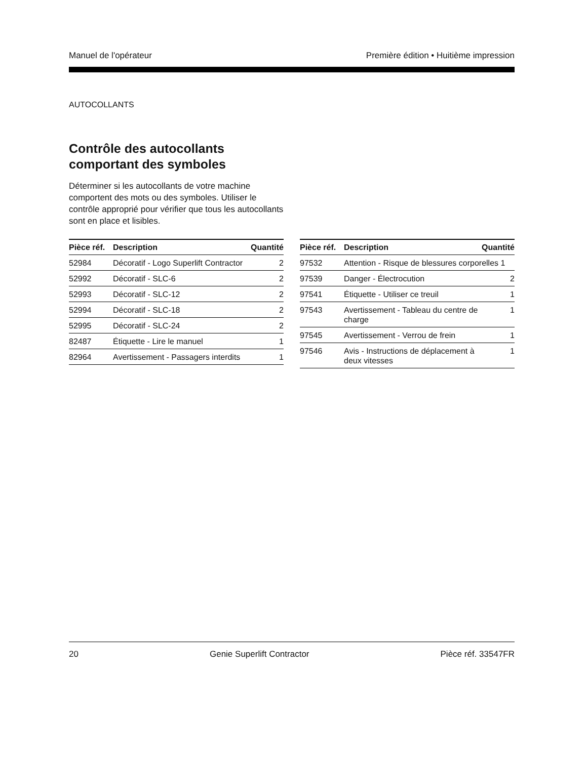Manuel de l'opérateur Première édition • Huitième impression
AUTOCOLLANTS
Contrôle des autocollants comportant des symboles
Déterminer si les autocollants de votre machine comportent des mots ou des symboles. Utiliser le contrôle approprié pour vérifier que tous les autocollants sont en place et lisibles.
| Pièce réf. | Description | Quantité |
| --- | --- | --- |
| 52984 | Décoratif - Logo Superlift Contractor | 2 |
| 52992 | Décoratif - SLC-6 | 2 |
| 52993 | Décoratif - SLC-12 | 2 |
| 52994 | Décoratif - SLC-18 | 2 |
| 52995 | Décoratif - SLC-24 | 2 |
| 82487 | Étiquette - Lire le manuel | 1 |
| 82964 | Avertissement - Passagers interdits | 1 |
| Pièce réf. | Description | Quantité |
| --- | --- | --- |
| 97532 | Attention - Risque de blessures corporelles 1 | |
| 97539 | Danger - Électrocution | 2 |
| 97541 | Étiquette - Utiliser ce treuil | 1 |
| 97543 | Avertissement - Tableau du centre de charge | 1 |
| 97545 | Avertissement - Verrou de frein | 1 |
| 97546 | Avis - Instructions de déplacement à deux vitesses | 1 |
20 Genie Superlift Contractor Pièce réf. 33547FR